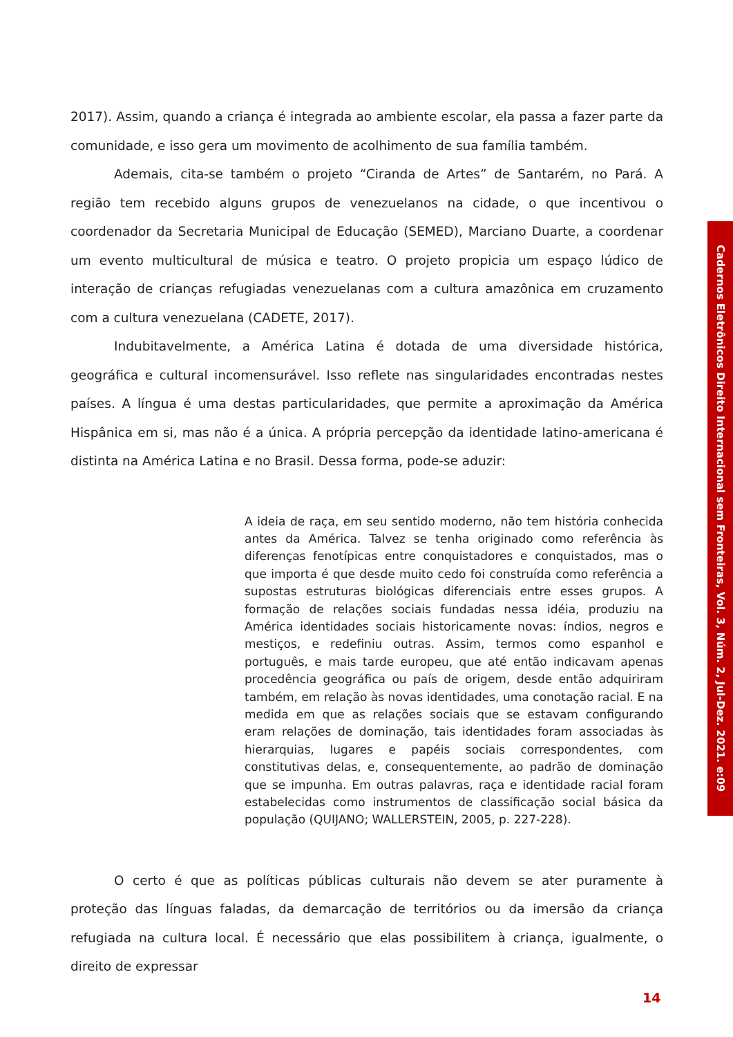2017). Assim, quando a criança é integrada ao ambiente escolar, ela passa a fazer parte da comunidade, e isso gera um movimento de acolhimento de sua família também.
Ademais, cita-se também o projeto “Ciranda de Artes” de Santarém, no Pará. A região tem recebido alguns grupos de venezuelanos na cidade, o que incentivou o coordenador da Secretaria Municipal de Educação (SEMED), Marciano Duarte, a coordenar um evento multicultural de música e teatro. O projeto propicia um espaço lúdico de interação de crianças refugiadas venezuelanas com a cultura amazônica em cruzamento com a cultura venezuelana (CADETE, 2017).
Indubitavelmente, a América Latina é dotada de uma diversidade histórica, geográfica e cultural incomensurável. Isso reflete nas singularidades encontradas nestes países. A língua é uma destas particularidades, que permite a aproximação da América Hispânica em si, mas não é a única. A própria percepção da identidade latino-americana é distinta na América Latina e no Brasil. Dessa forma, pode-se aduzir:
A ideia de raça, em seu sentido moderno, não tem história conhecida antes da América. Talvez se tenha originado como referência às diferenças fenotípicas entre conquistadores e conquistados, mas o que importa é que desde muito cedo foi construída como referência a supostas estruturas biológicas diferenciais entre esses grupos. A formação de relações sociais fundadas nessa idéia, produziu na América identidades sociais historicamente novas: índios, negros e mestiços, e redefiniu outras. Assim, termos como espanhol e português, e mais tarde europeu, que até então indicavam apenas procedência geográfica ou país de origem, desde então adquiriram também, em relação às novas identidades, uma conotação racial. E na medida em que as relações sociais que se estavam configurando eram relações de dominação, tais identidades foram associadas às hierarquias, lugares e papéis sociais correspondentes, com constitutivas delas, e, consequentemente, ao padrão de dominação que se impunha. Em outras palavras, raça e identidade racial foram estabelecidas como instrumentos de classificação social básica da população (QUIJANO; WALLERSTEIN, 2005, p. 227-228).
O certo é que as políticas públicas culturais não devem se ater puramente à proteção das línguas faladas, da demarcação de territórios ou da imersão da criança refugiada na cultura local. É necessário que elas possibilitem à criança, igualmente, o direito de expressar
Cadernos Eletrônicos Direito Internacional sem Fronteiras, Vol. 3, Núm. 2, Jul-Dez. 2021. e:09
14